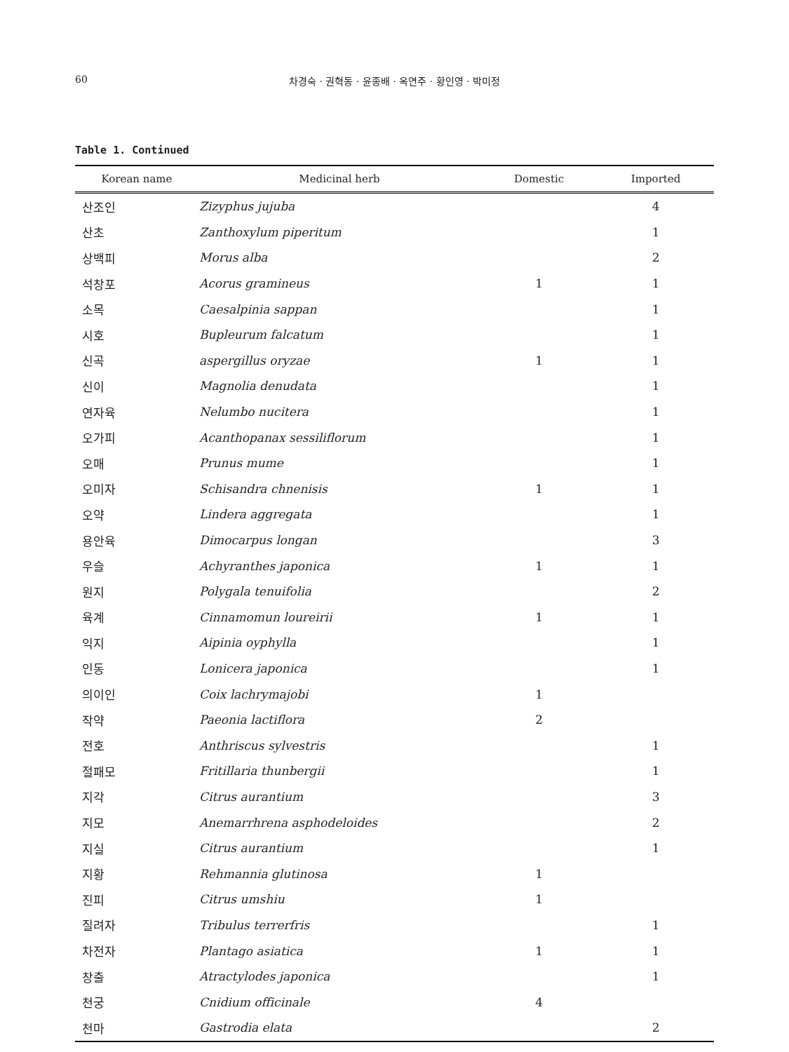60
차경숙 · 권혁동 · 윤종배 · 옥연주 · 황인영 · 박미정
Table 1. Continued
| Korean name | Medicinal herb | Domestic | Imported |
| --- | --- | --- | --- |
| 산조인 | Zizyphus jujuba | | 4 |
| 산초 | Zanthoxylum piperitum | | 1 |
| 상백피 | Morus alba | | 2 |
| 석창포 | Acorus gramineus | 1 | 1 |
| 소목 | Caesalpinia sappan | | 1 |
| 시호 | Bupleurum falcatum | | 1 |
| 신곡 | aspergillus oryzae | 1 | 1 |
| 신이 | Magnolia denudata | | 1 |
| 연자육 | Nelumbo nucitera | | 1 |
| 오가피 | Acanthopanax sessiliflorum | | 1 |
| 오매 | Prunus mume | | 1 |
| 오미자 | Schisandra chnenisis | 1 | 1 |
| 오약 | Lindera aggregata | | 1 |
| 용안육 | Dimocarpus longan | | 3 |
| 우슬 | Achyranthes japonica | 1 | 1 |
| 원지 | Polygala tenuifolia | | 2 |
| 육계 | Cinnamomun loureirii | 1 | 1 |
| 익지 | Aipinia oyphylla | | 1 |
| 인동 | Lonicera japonica | | 1 |
| 의이인 | Coix lachrymajobi | 1 | |
| 작약 | Paeonia lactiflora | 2 | |
| 전호 | Anthriscus sylvestris | | 1 |
| 절패모 | Fritillaria thunbergii | | 1 |
| 지각 | Citrus aurantium | | 3 |
| 지모 | Anemarrhrena asphodeloides | | 2 |
| 지실 | Citrus aurantium | | 1 |
| 지황 | Rehmannia glutinosa | 1 | |
| 진피 | Citrus umshiu | 1 | |
| 질려자 | Tribulus terrerfris | | 1 |
| 차전자 | Plantago asiatica | 1 | 1 |
| 창출 | Atractylodes japonica | | 1 |
| 천궁 | Cnidium officinale | 4 | |
| 천마 | Gastrodia elata | | 2 |